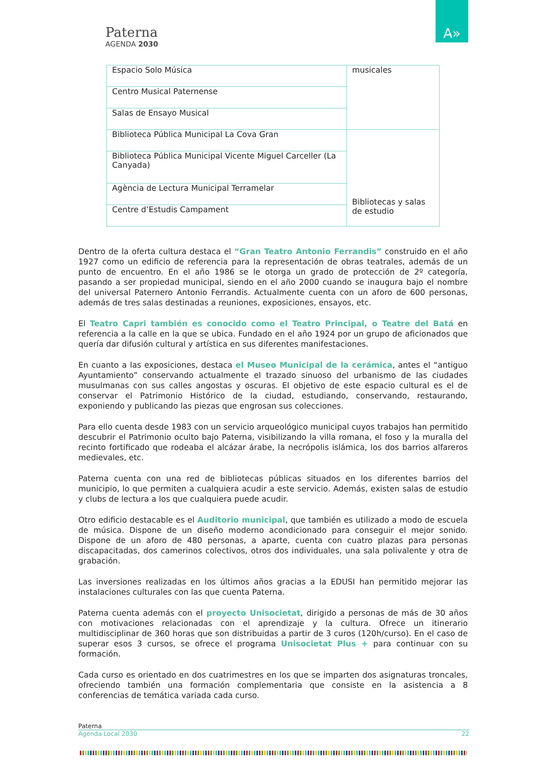Paterna
AGENDA 2030
A»
| Espacio Solo Música | musicales |
| Centro Musical Paternense | |
| Salas de Ensayo Musical | |
| Biblioteca Pública Municipal La Cova Gran | Bibliotecas y salas de estudio |
| Biblioteca Pública Municipal Vicente Miguel Carceller (La Canyada) | |
| Agència de Lectura Municipal Terramelar | |
| Centre d’Estudis Campament | |
Dentro de la oferta cultura destaca el “Gran Teatro Antonio Ferrandis” construido en el año 1927 como un edificio de referencia para la representación de obras teatrales, además de un punto de encuentro. En el año 1986 se le otorga un grado de protección de 2º categoría, pasando a ser propiedad municipal, siendo en el año 2000 cuando se inaugura bajo el nombre del universal Paternero Antonio Ferrandis. Actualmente cuenta con un aforo de 600 personas, además de tres salas destinadas a reuniones, exposiciones, ensayos, etc.
El Teatro Capri también es conocido como el Teatro Principal, o Teatre del Batá en referencia a la calle en la que se ubica. Fundado en el año 1924 por un grupo de aficionados que quería dar difusión cultural y artística en sus diferentes manifestaciones.
En cuanto a las exposiciones, destaca el Museo Municipal de la cerámica, antes el “antiguo Ayuntamiento” conservando actualmente el trazado sinuoso del urbanismo de las ciudades musulmanas con sus calles angostas y oscuras. El objetivo de este espacio cultural es el de conservar el Patrimonio Histórico de la ciudad, estudiando, conservando, restaurando, exponiendo y publicando las piezas que engrosan sus colecciones.
Para ello cuenta desde 1983 con un servicio arqueológico municipal cuyos trabajos han permitido descubrir el Patrimonio oculto bajo Paterna, visibilizando la villa romana, el foso y la muralla del recinto fortificado que rodeaba el alcázar árabe, la necrópolis islámica, los dos barrios alfareros medievales, etc.
Paterna cuenta con una red de bibliotecas públicas situados en los diferentes barrios del municipio, lo que permiten a cualquiera acudir a este servicio. Además, existen salas de estudio y clubs de lectura a los que cualquiera puede acudir.
Otro edificio destacable es el Auditorio municipal, que también es utilizado a modo de escuela de música. Dispone de un diseño moderno acondicionado para conseguir el mejor sonido. Dispone de un aforo de 480 personas, a aparte, cuenta con cuatro plazas para personas discapacitadas, dos camerinos colectivos, otros dos individuales, una sala polivalente y otra de grabación.
Las inversiones realizadas en los últimos años gracias a la EDUSI han permitido mejorar las instalaciones culturales con las que cuenta Paterna.
Paterna cuenta además con el proyecto Unisocietat, dirigido a personas de más de 30 años con motivaciones relacionadas con el aprendizaje y la cultura. Ofrece un itinerario multidisciplinar de 360 horas que son distribuidas a partir de 3 curos (120h/curso). En el caso de superar esos 3 cursos, se ofrece el programa Unisocietat Plus + para continuar con su formación.
Cada curso es orientado en dos cuatrimestres en los que se imparten dos asignaturas troncales, ofreciendo también una formación complementaria que consiste en la asistencia a 8 conferencias de temática variada cada curso.
Paterna
Agenda Local 2030 22